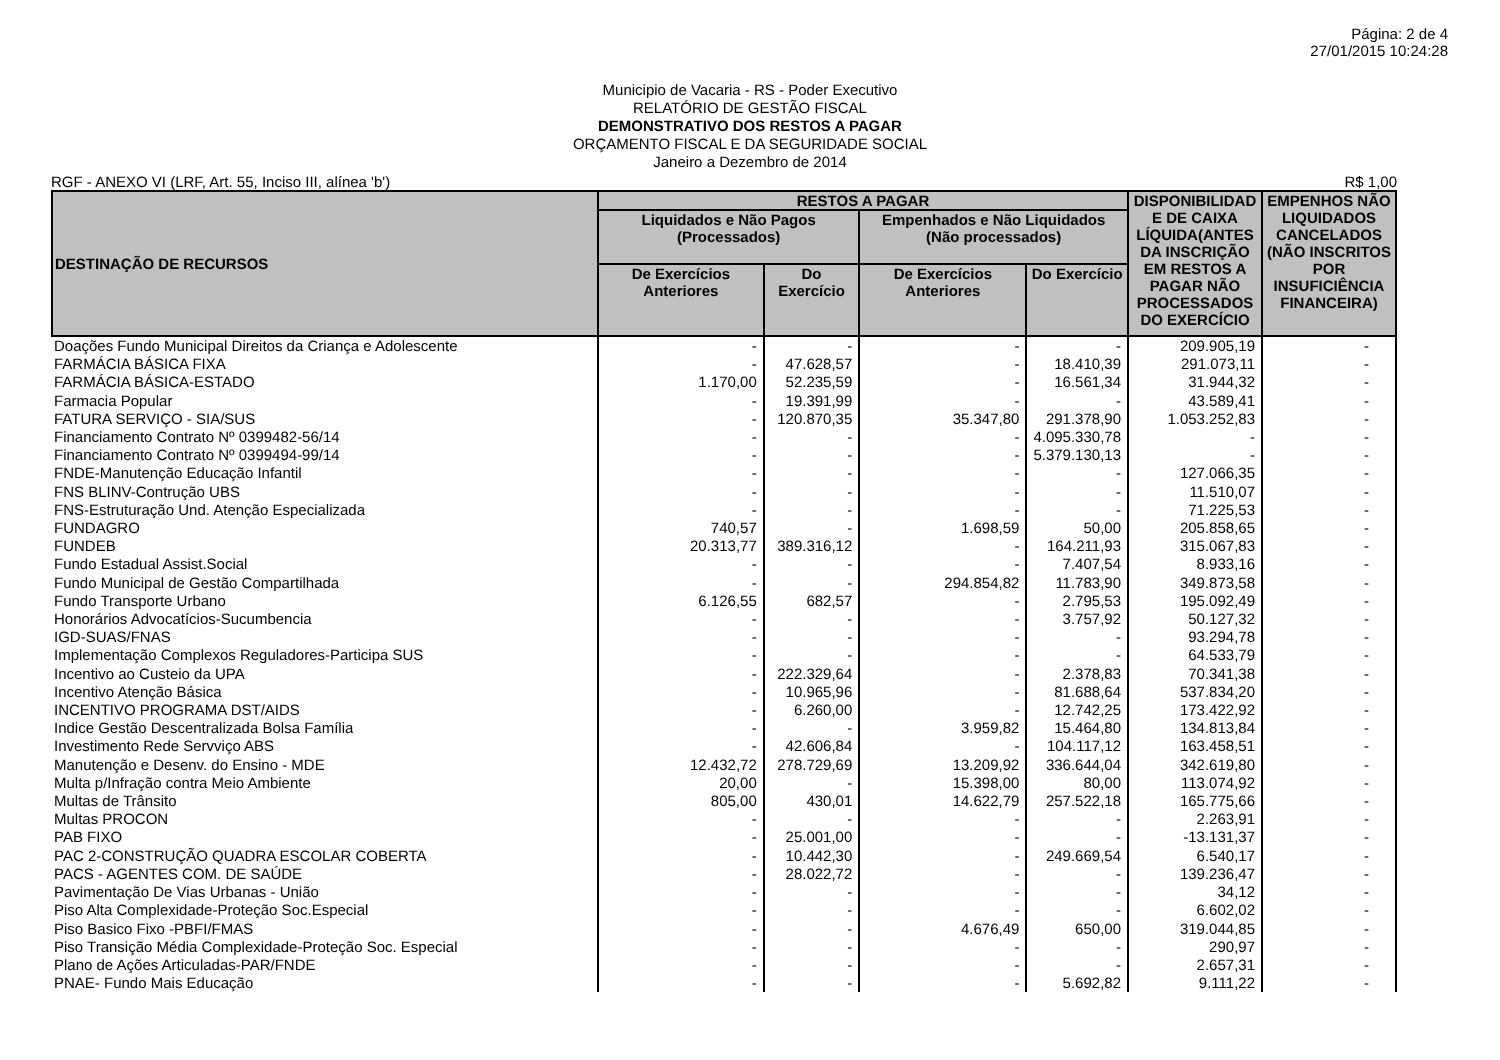Página: 2 de 4
27/01/2015 10:24:28
Municipio de Vacaria - RS - Poder Executivo
RELATÓRIO DE GESTÃO FISCAL
DEMONSTRATIVO DOS RESTOS A PAGAR
ORÇAMENTO FISCAL E DA SEGURIDADE SOCIAL
Janeiro a Dezembro de 2014
RGF - ANEXO VI (LRF, Art. 55, Inciso III, alínea 'b') R$ 1,00
| DESTINAÇÃO DE RECURSOS | RESTOS A PAGAR | | | | DISPONIBILIDAD E DE CAIXA LÍQUIDA(ANTES DA INSCRIÇÃO EM RESTOS A PAGAR NÃO PROCESSADOS DO EXERCÍCIO | EMPENHOS NÃO LIQUIDADOS CANCELADOS (NÃO INSCRITOS POR INSUFICIÊNCIA FINANCEIRA) |
| --- | --- | --- | --- | --- | --- | --- |
| | Liquidados e Não Pagos (Processados) | | Empenhados e Não Liquidados (Não processados) | | | |
| | De Exercícios Anteriores | Do Exercício | De Exercícios Anteriores | Do Exercício | | |
| Doações Fundo Municipal Direitos da Criança e Adolescente | - | - | - | - | 209.905,19 | - |
| FARMÁCIA BÁSICA FIXA | - | 47.628,57 | - | 18.410,39 | 291.073,11 | - |
| FARMÁCIA BÁSICA-ESTADO | 1.170,00 | 52.235,59 | - | 16.561,34 | 31.944,32 | - |
| Farmacia Popular | - | 19.391,99 | - | - | 43.589,41 | - |
| FATURA SERVIÇO - SIA/SUS | - | 120.870,35 | 35.347,80 | 291.378,90 | 1.053.252,83 | - |
| Financiamento Contrato Nº 0399482-56/14 | - | - | - | 4.095.330,78 | - | - |
| Financiamento Contrato Nº 0399494-99/14 | - | - | - | 5.379.130,13 | - | - |
| FNDE-Manutenção Educação Infantil | - | - | - | - | 127.066,35 | - |
| FNS BLINV-Contrução UBS | - | - | - | - | 11.510,07 | - |
| FNS-Estruturação Und. Atenção Especializada | - | - | - | - | 71.225,53 | - |
| FUNDAGRO | 740,57 | - | 1.698,59 | 50,00 | 205.858,65 | - |
| FUNDEB | 20.313,77 | 389.316,12 | - | 164.211,93 | 315.067,83 | - |
| Fundo Estadual Assist.Social | - | - | - | 7.407,54 | 8.933,16 | - |
| Fundo Municipal de Gestão Compartilhada | - | - | 294.854,82 | 11.783,90 | 349.873,58 | - |
| Fundo Transporte Urbano | 6.126,55 | 682,57 | - | 2.795,53 | 195.092,49 | - |
| Honorários Advocatícios-Sucumbencia | - | - | - | 3.757,92 | 50.127,32 | - |
| IGD-SUAS/FNAS | - | - | - | - | 93.294,78 | - |
| Implementação Complexos Reguladores-Participa SUS | - | - | - | - | 64.533,79 | - |
| Incentivo ao Custeio da UPA | - | 222.329,64 | - | 2.378,83 | 70.341,38 | - |
| Incentivo Atenção Básica | - | 10.965,96 | - | 81.688,64 | 537.834,20 | - |
| INCENTIVO PROGRAMA DST/AIDS | - | 6.260,00 | - | 12.742,25 | 173.422,92 | - |
| Indice Gestão Descentralizada Bolsa Família | - | - | 3.959,82 | 15.464,80 | 134.813,84 | - |
| Investimento Rede Servviço ABS | - | 42.606,84 | - | 104.117,12 | 163.458,51 | - |
| Manutenção e Desenv. do Ensino - MDE | 12.432,72 | 278.729,69 | 13.209,92 | 336.644,04 | 342.619,80 | - |
| Multa p/Infração contra Meio Ambiente | 20,00 | - | 15.398,00 | 80,00 | 113.074,92 | - |
| Multas de Trânsito | 805,00 | 430,01 | 14.622,79 | 257.522,18 | 165.775,66 | - |
| Multas PROCON | - | - | - | - | 2.263,91 | - |
| PAB FIXO | - | 25.001,00 | - | - | -13.131,37 | - |
| PAC 2-CONSTRUÇÃO QUADRA ESCOLAR COBERTA | - | 10.442,30 | - | 249.669,54 | 6.540,17 | - |
| PACS - AGENTES COM. DE SAÚDE | - | 28.022,72 | - | - | 139.236,47 | - |
| Pavimentação De Vias Urbanas - União | - | - | - | - | 34,12 | - |
| Piso Alta Complexidade-Proteção Soc.Especial | - | - | - | - | 6.602,02 | - |
| Piso Basico Fixo -PBFI/FMAS | - | - | 4.676,49 | 650,00 | 319.044,85 | - |
| Piso Transição Média Complexidade-Proteção Soc. Especial | - | - | - | - | 290,97 | - |
| Plano de Ações Articuladas-PAR/FNDE | - | - | - | - | 2.657,31 | - |
| PNAE- Fundo Mais Educação | - | - | - | 5.692,82 | 9.111,22 | - |